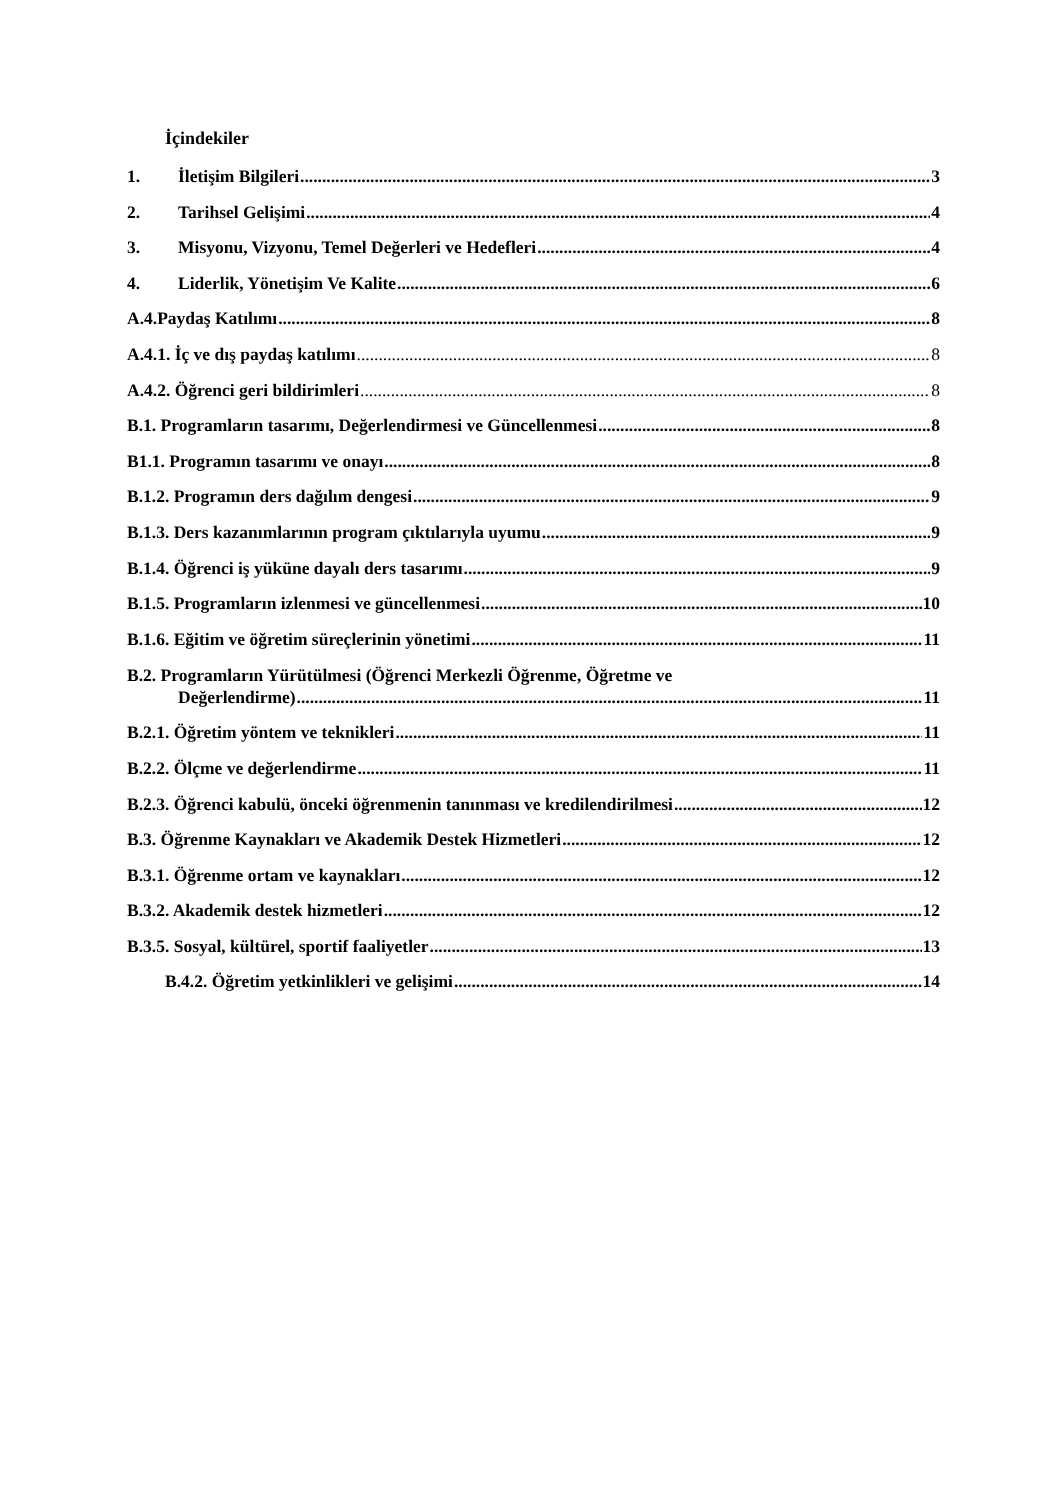İçindekiler
1. İletişim Bilgileri 3
2. Tarihsel Gelişimi 4
3. Misyonu, Vizyonu, Temel Değerleri ve Hedefleri 4
4. Liderlik, Yönetişim Ve Kalite 6
A.4.Paydaş Katılımı 8
A.4.1. İç ve dış paydaş katılımı 8
A.4.2. Öğrenci geri bildirimleri 8
B.1. Programların tasarımı, Değerlendirmesi ve Güncellenmesi 8
B1.1. Programın tasarımı ve onayı 8
B.1.2. Programın ders dağılım dengesi 9
B.1.3. Ders kazanımlarının program çıktılarıyla uyumu 9
B.1.4. Öğrenci iş yüküne dayalı ders tasarımı 9
B.1.5. Programların izlenmesi ve güncellenmesi 10
B.1.6. Eğitim ve öğretim süreçlerinin yönetimi 11
B.2. Programların Yürütülmesi (Öğrenci Merkezli Öğrenme, Öğretme ve
Değerlendirme) 11
B.2.1. Öğretim yöntem ve teknikleri 11
B.2.2. Ölçme ve değerlendirme 11
B.2.3. Öğrenci kabulü, önceki öğrenmenin tanınması ve kredilendirilmesi 12
B.3. Öğrenme Kaynakları ve Akademik Destek Hizmetleri 12
B.3.1. Öğrenme ortam ve kaynakları 12
B.3.2. Akademik destek hizmetleri 12
B.3.5. Sosyal, kültürel, sportif faaliyetler 13
B.4.2. Öğretim yetkinlikleri ve gelişimi 14